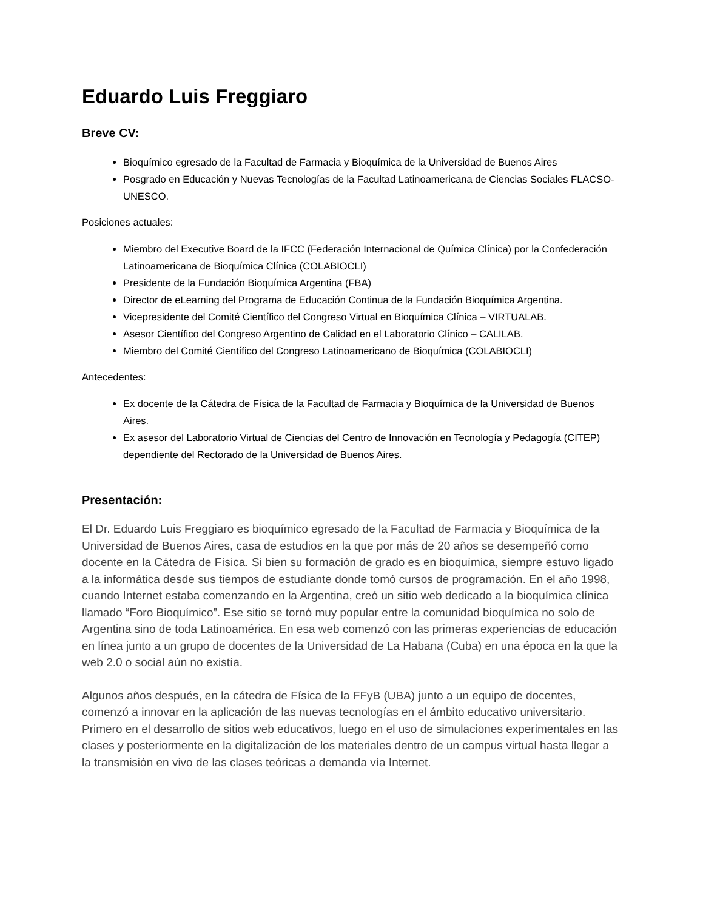Eduardo Luis Freggiaro
Breve CV:
Bioquímico egresado de la Facultad de Farmacia y Bioquímica de la Universidad de Buenos Aires
Posgrado en Educación y Nuevas Tecnologías de la Facultad Latinoamericana de Ciencias Sociales FLACSO-UNESCO.
Posiciones actuales:
Miembro del Executive Board de la IFCC (Federación Internacional de Química Clínica) por la Confederación Latinoamericana de Bioquímica Clínica (COLABIOCLI)
Presidente de la Fundación Bioquímica Argentina (FBA)
Director de eLearning del Programa de Educación Continua de la Fundación Bioquímica Argentina.
Vicepresidente del Comité Científico del Congreso Virtual en Bioquímica Clínica – VIRTUALAB.
Asesor Científico del Congreso Argentino de Calidad en el Laboratorio Clínico – CALILAB.
Miembro del Comité Científico del Congreso Latinoamericano de Bioquímica (COLABIOCLI)
Antecedentes:
Ex docente de la Cátedra de Física de la Facultad de Farmacia y Bioquímica de la Universidad de Buenos Aires.
Ex asesor del Laboratorio Virtual de Ciencias del Centro de Innovación en Tecnología y Pedagogía (CITEP) dependiente del Rectorado de la Universidad de Buenos Aires.
Presentación:
El Dr. Eduardo Luis Freggiaro es bioquímico egresado de la Facultad de Farmacia y Bioquímica de la Universidad de Buenos Aires, casa de estudios en la que por más de 20 años se desempeñó como docente en la Cátedra de Física. Si bien su formación de grado es en bioquímica, siempre estuvo ligado a la informática desde sus tiempos de estudiante donde tomó cursos de programación. En el año 1998, cuando Internet estaba comenzando en la Argentina, creó un sitio web dedicado a la bioquímica clínica llamado “Foro Bioquímico”. Ese sitio se tornó muy popular entre la comunidad bioquímica no solo de Argentina sino de toda Latinoamérica. En esa web comenzó con las primeras experiencias de educación en línea junto a un grupo de docentes de la Universidad de La Habana (Cuba) en una época en la que la web 2.0 o social aún no existía.
Algunos años después, en la cátedra de Física de la FFyB (UBA) junto a un equipo de docentes, comenzó a innovar en la aplicación de las nuevas tecnologías en el ámbito educativo universitario. Primero en el desarrollo de sitios web educativos, luego en el uso de simulaciones experimentales en las clases y posteriormente en la digitalización de los materiales dentro de un campus virtual hasta llegar a la transmisión en vivo de las clases teóricas a demanda vía Internet.